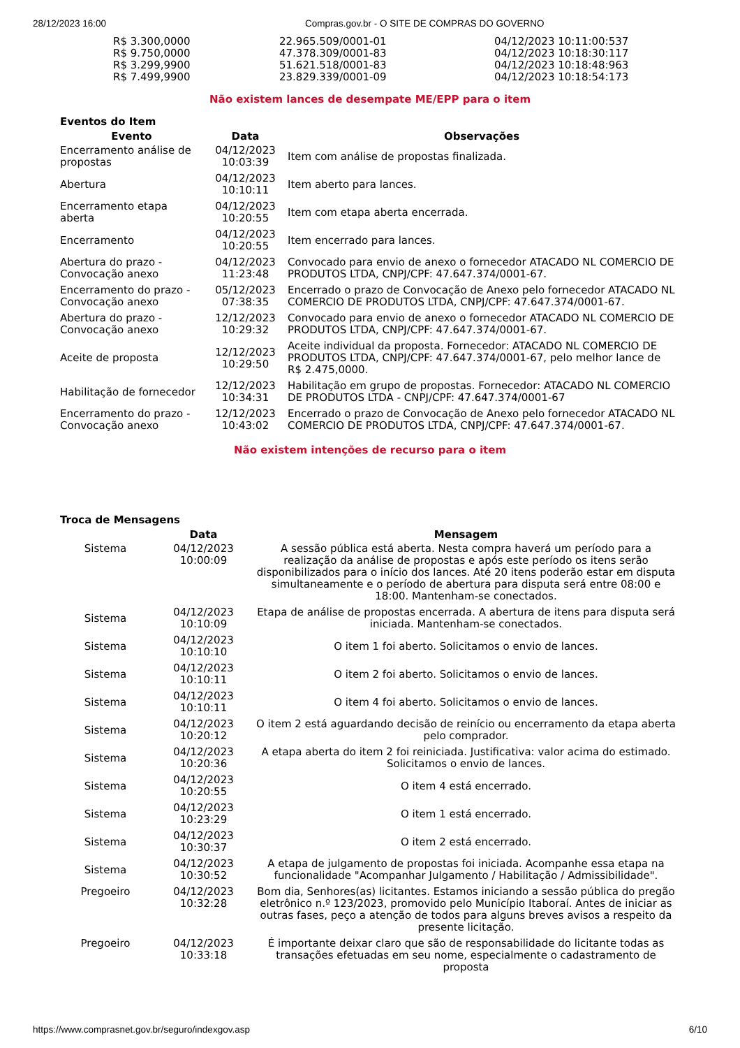28/12/2023 16:00 Compras.gov.br - O SITE DE COMPRAS DO GOVERNO
| R$ 3.300,0000 | 22.965.509/0001-01 | 04/12/2023 10:11:00:537 |
| R$ 9.750,0000 | 47.378.309/0001-83 | 04/12/2023 10:18:30:117 |
| R$ 3.299,9900 | 51.621.518/0001-83 | 04/12/2023 10:18:48:963 |
| R$ 7.499,9900 | 23.829.339/0001-09 | 04/12/2023 10:18:54:173 |
Não existem lances de desempate ME/EPP para o item
Eventos do Item
| Evento | Data | Observações |
| --- | --- | --- |
| Encerramento análise de propostas | 04/12/2023 10:03:39 | Item com análise de propostas finalizada. |
| Abertura | 04/12/2023 10:10:11 | Item aberto para lances. |
| Encerramento etapa aberta | 04/12/2023 10:20:55 | Item com etapa aberta encerrada. |
| Encerramento | 04/12/2023 10:20:55 | Item encerrado para lances. |
| Abertura do prazo - Convocação anexo | 04/12/2023 11:23:48 | Convocado para envio de anexo o fornecedor ATACADO NL COMERCIO DE PRODUTOS LTDA, CNPJ/CPF: 47.647.374/0001-67. |
| Encerramento do prazo - Convocação anexo | 05/12/2023 07:38:35 | Encerrado o prazo de Convocação de Anexo pelo fornecedor ATACADO NL COMERCIO DE PRODUTOS LTDA, CNPJ/CPF: 47.647.374/0001-67. |
| Abertura do prazo - Convocação anexo | 12/12/2023 10:29:32 | Convocado para envio de anexo o fornecedor ATACADO NL COMERCIO DE PRODUTOS LTDA, CNPJ/CPF: 47.647.374/0001-67. |
| Aceite de proposta | 12/12/2023 10:29:50 | Aceite individual da proposta. Fornecedor: ATACADO NL COMERCIO DE PRODUTOS LTDA, CNPJ/CPF: 47.647.374/0001-67, pelo melhor lance de R$ 2.475,0000. |
| Habilitação de fornecedor | 12/12/2023 10:34:31 | Habilitação em grupo de propostas. Fornecedor: ATACADO NL COMERCIO DE PRODUTOS LTDA - CNPJ/CPF: 47.647.374/0001-67 |
| Encerramento do prazo - Convocação anexo | 12/12/2023 10:43:02 | Encerrado o prazo de Convocação de Anexo pelo fornecedor ATACADO NL COMERCIO DE PRODUTOS LTDA, CNPJ/CPF: 47.647.374/0001-67. |
Não existem intenções de recurso para o item
Troca de Mensagens
| | Data | Mensagem |
| --- | --- | --- |
| Sistema | 04/12/2023 10:00:09 | A sessão pública está aberta. Nesta compra haverá um período para a realização da análise de propostas e após este período os itens serão disponibilizados para o início dos lances. Até 20 itens poderão estar em disputa simultaneamente e o período de abertura para disputa será entre 08:00 e 18:00. Mantenham-se conectados. |
| Sistema | 04/12/2023 10:10:09 | Etapa de análise de propostas encerrada. A abertura de itens para disputa será iniciada. Mantenham-se conectados. |
| Sistema | 04/12/2023 10:10:10 | O item 1 foi aberto. Solicitamos o envio de lances. |
| Sistema | 04/12/2023 10:10:11 | O item 2 foi aberto. Solicitamos o envio de lances. |
| Sistema | 04/12/2023 10:10:11 | O item 4 foi aberto. Solicitamos o envio de lances. |
| Sistema | 04/12/2023 10:20:12 | O item 2 está aguardando decisão de reinício ou encerramento da etapa aberta pelo comprador. |
| Sistema | 04/12/2023 10:20:36 | A etapa aberta do item 2 foi reiniciada. Justificativa: valor acima do estimado. Solicitamos o envio de lances. |
| Sistema | 04/12/2023 10:20:55 | O item 4 está encerrado. |
| Sistema | 04/12/2023 10:23:29 | O item 1 está encerrado. |
| Sistema | 04/12/2023 10:30:37 | O item 2 está encerrado. |
| Sistema | 04/12/2023 10:30:52 | A etapa de julgamento de propostas foi iniciada. Acompanhe essa etapa na funcionalidade "Acompanhar Julgamento / Habilitação / Admissibilidade". |
| Pregoeiro | 04/12/2023 10:32:28 | Bom dia, Senhores(as) licitantes. Estamos iniciando a sessão pública do pregão eletrônico n.º 123/2023, promovido pelo Município Itaboraí. Antes de iniciar as outras fases, peço a atenção de todos para alguns breves avisos a respeito da presente licitação. |
| Pregoeiro | 04/12/2023 10:33:18 | É importante deixar claro que são de responsabilidade do licitante todas as transações efetuadas em seu nome, especialmente o cadastramento de proposta |
https://www.comprasnet.gov.br/seguro/indexgov.asp 6/10